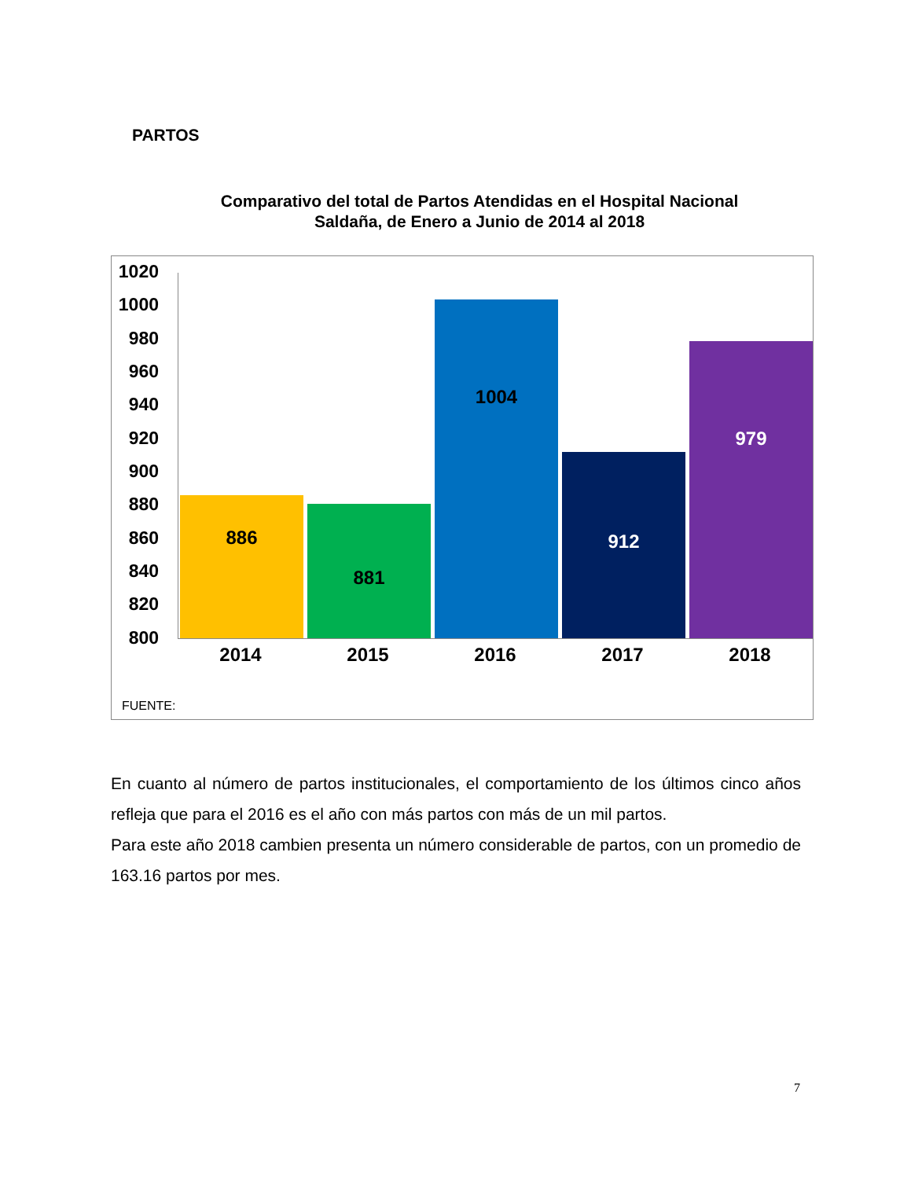PARTOS
Comparativo del total de Partos Atendidas en el Hospital Nacional Saldaña, de Enero a Junio de 2014 al 2018
1020
1000
980
960
940
920
900
880
860
840
820
800
886 881 1004 912 979
2014 2015 2016 2017 2018
FUENTE:
En cuanto al número de partos institucionales, el comportamiento de los últimos cinco años refleja que para el 2016 es el año con más partos con más de un mil partos.
Para este año 2018 cambien presenta un número considerable de partos, con un promedio de 163.16 partos por mes.
7